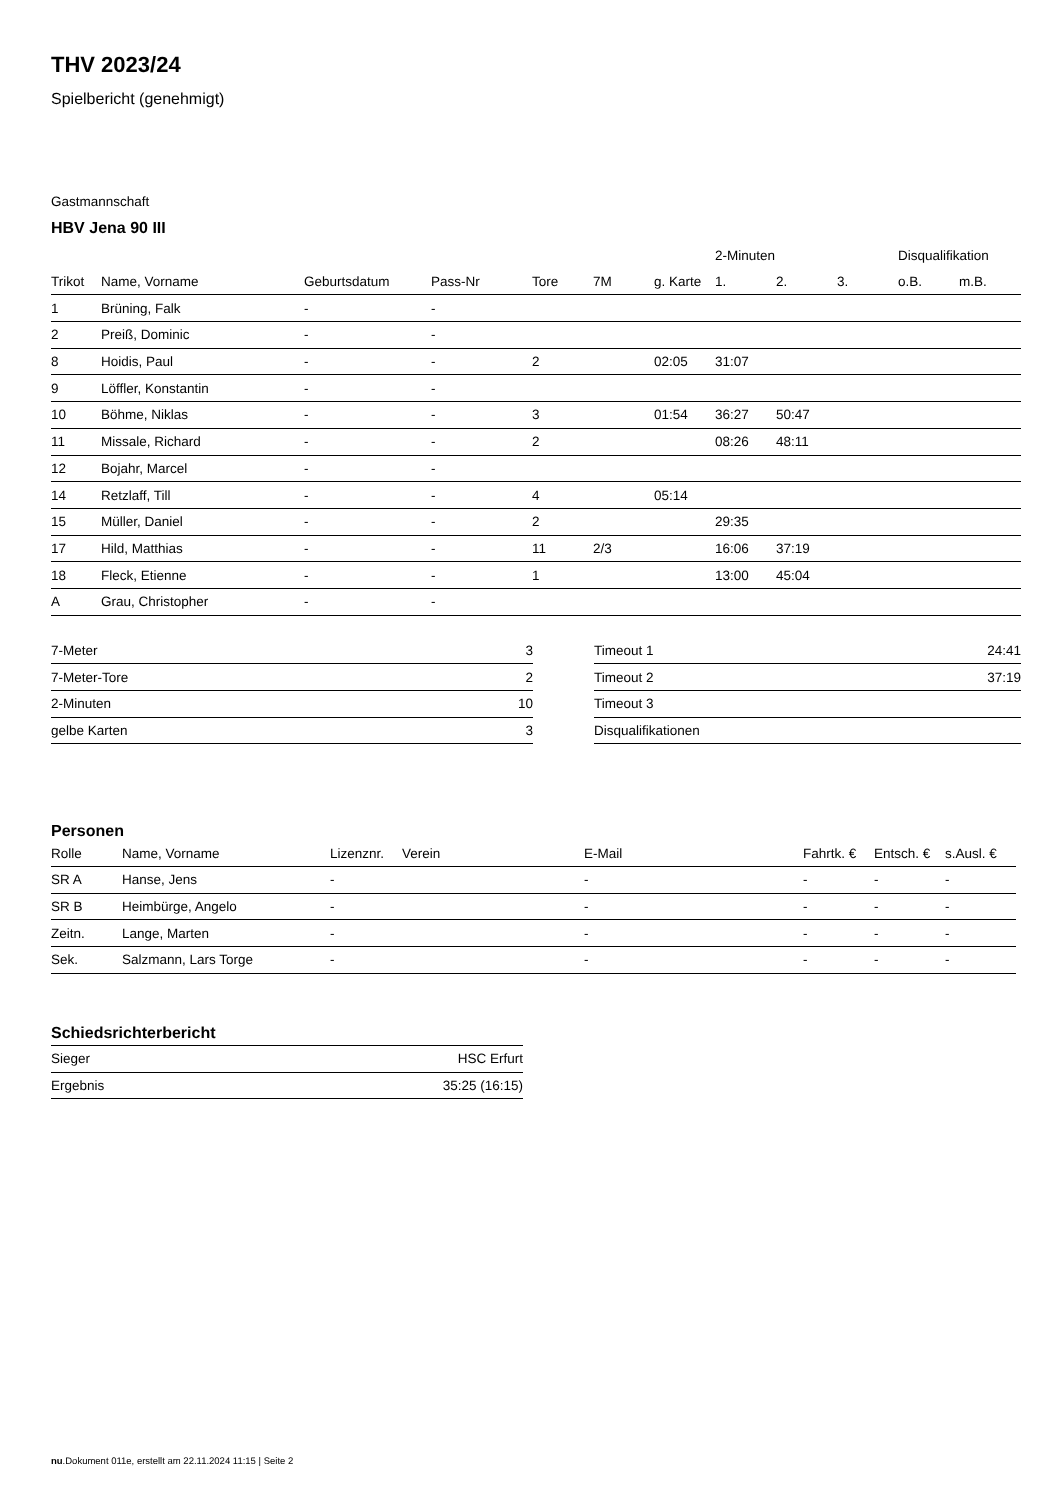THV 2023/24
Spielbericht (genehmigt)
Gastmannschaft
HBV Jena 90 III
| | | | | | | | 2-Minuten | | | Disqualifikation | |
| --- | --- | --- | --- | --- | --- | --- | --- | --- | --- | --- | --- |
| Trikot | Name, Vorname | Geburtsdatum | Pass-Nr | Tore | 7M | g. Karte | 1. | 2. | 3. | o.B. | m.B. |
| 1 | Brüning, Falk | - | - | | | | | | | | |
| 2 | Preiß, Dominic | - | - | | | | | | | | |
| 8 | Hoidis, Paul | - | - | 2 | | 02:05 | 31:07 | | | | |
| 9 | Löffler, Konstantin | - | - | | | | | | | | |
| 10 | Böhme, Niklas | - | - | 3 | | 01:54 | 36:27 | 50:47 | | | |
| 11 | Missale, Richard | - | - | 2 | | | 08:26 | 48:11 | | | |
| 12 | Bojahr, Marcel | - | - | | | | | | | | |
| 14 | Retzlaff, Till | - | - | 4 | | 05:14 | | | | | |
| 15 | Müller, Daniel | - | - | 2 | | | 29:35 | | | | |
| 17 | Hild, Matthias | - | - | 11 | 2/3 | | 16:06 | 37:19 | | | |
| 18 | Fleck, Etienne | - | - | 1 | | | 13:00 | 45:04 | | | |
| A | Grau, Christopher | - | - | | | | | | | | |
| 7-Meter | 3 |
| 7-Meter-Tore | 2 |
| 2-Minuten | 10 |
| gelbe Karten | 3 |
| Timeout 1 | 24:41 |
| Timeout 2 | 37:19 |
| Timeout 3 | |
| Disqualifikationen | |
Personen
| Rolle | Name, Vorname | Lizenznr. | Verein | E-Mail | Fahrtk. € | Entsch. € | s.Ausl. € |
| --- | --- | --- | --- | --- | --- | --- | --- |
| SR A | Hanse, Jens | - | | - | - | - | - |
| SR B | Heimbürge, Angelo | - | | - | - | - | - |
| Zeitn. | Lange, Marten | - | | - | - | - | - |
| Sek. | Salzmann, Lars Torge | - | | - | - | - | - |
Schiedsrichterbericht
| Sieger | HSC Erfurt |
| Ergebnis | 35:25 (16:15) |
nu.Dokument 011e, erstellt am 22.11.2024 11:15 | Seite 2